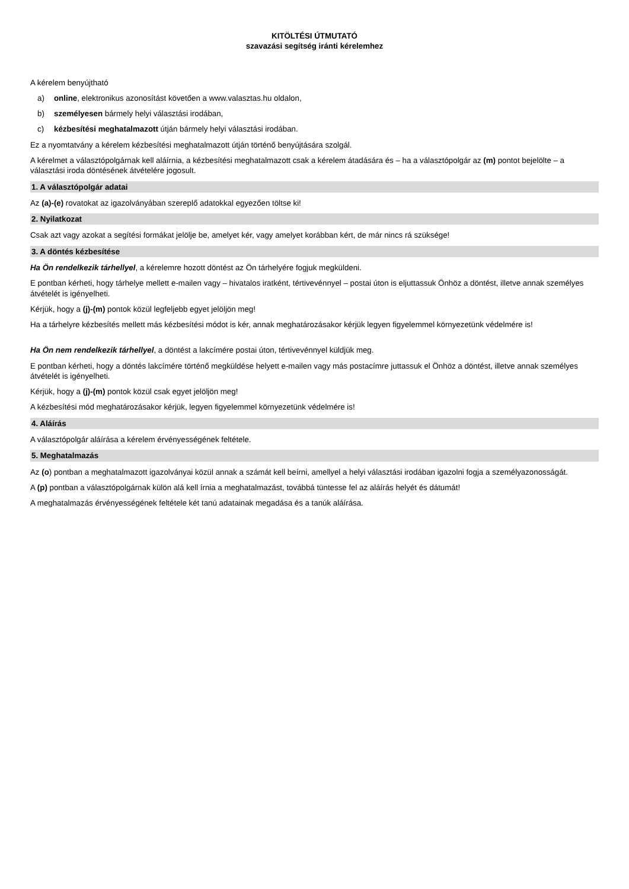KITÖLTÉSI ÚTMUTATÓ
szavazási segítség iránti kérelemhez
A kérelem benyújtható
a) online, elektronikus azonosítást követően a www.valasztas.hu oldalon,
b) személyesen bármely helyi választási irodában,
c) kézbesítési meghatalmazott útján bármely helyi választási irodában.
Ez a nyomtatvány a kérelem kézbesítési meghatalmazott útján történő benyújtására szolgál.
A kérelmet a választópolgárnak kell aláírnia, a kézbesítési meghatalmazott csak a kérelem átadására és – ha a választópolgár az (m) pontot bejelölte – a választási iroda döntésének átvételére jogosult.
1. A választópolgár adatai
Az (a)-(e) rovatokat az igazolványában szereplő adatokkal egyezően töltse ki!
2. Nyilatkozat
Csak azt vagy azokat a segítési formákat jelölje be, amelyet kér, vagy amelyet korábban kért, de már nincs rá szüksége!
3. A döntés kézbesítése
Ha Ön rendelkezik tárhellyel, a kérelemre hozott döntést az Ön tárhelyére fogjuk megküldeni.
E pontban kérheti, hogy tárhelye mellett e-mailen vagy – hivatalos iratként, tértivevénnyel – postai úton is eljuttassuk Önhöz a döntést, illetve annak személyes átvételét is igényelheti.
Kérjük, hogy a (j)-(m) pontok közül legfeljebb egyet jelöljön meg!
Ha a tárhelyre kézbesítés mellett más kézbesítési módot is kér, annak meghatározásakor kérjük legyen figyelemmel környezetünk védelmére is!
Ha Ön nem rendelkezik tárhellyel, a döntést a lakcímére postai úton, tértivevénnyel küldjük meg.
E pontban kérheti, hogy a döntés lakcímére történő megküldése helyett e-mailen vagy más postacímre juttassuk el Önhöz a döntést, illetve annak személyes átvételét is igényelheti.
Kérjük, hogy a (j)-(m) pontok közül csak egyet jelöljön meg!
A kézbesítési mód meghatározásakor kérjük, legyen figyelemmel környezetünk védelmére is!
4. Aláírás
A választópolgár aláírása a kérelem érvényességének feltétele.
5. Meghatalmazás
Az (o) pontban a meghatalmazott igazolványai közül annak a számát kell beírni, amellyel a helyi választási irodában igazolni fogja a személyazonosságát.
A (p) pontban a választópolgárnak külön alá kell írnia a meghatalmazást, továbbá tüntesse fel az aláírás helyét és dátumát!
A meghatalmazás érvényességének feltétele két tanú adatainak megadása és a tanúk aláírása.